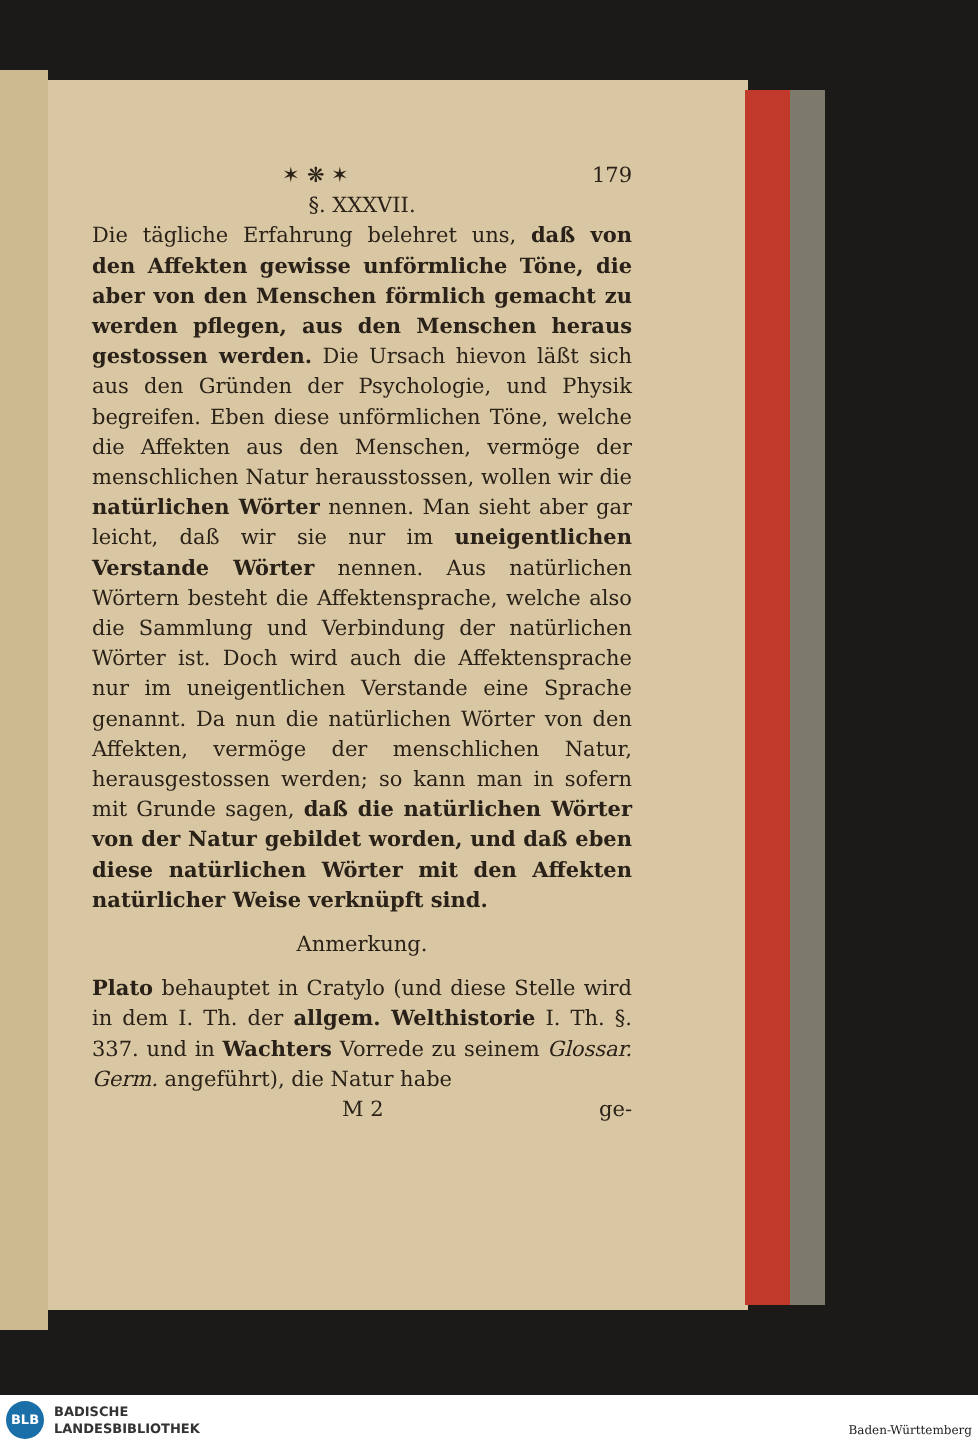✶ ❋ ✶ 179
§. XXXVII.
Die tägliche Erfahrung belehret uns, daß von den Affekten gewisse unförmliche Töne, die aber von den Menschen förmlich gemacht zu werden pflegen, aus den Menschen heraus gestossen werden. Die Ursach hievon läßt sich aus den Gründen der Psychologie, und Physik begreifen. Eben diese unförmlichen Töne, welche die Affekten aus den Menschen, vermöge der menschlichen Natur herausstossen, wollen wir die natürlichen Wörter nennen. Man sieht aber gar leicht, daß wir sie nur im uneigentlichen Verstande Wörter nennen. Aus natürlichen Wörtern besteht die Affektensprache, welche also die Sammlung und Verbindung der natürlichen Wörter ist. Doch wird auch die Affektensprache nur im uneigentlichen Verstande eine Sprache genannt. Da nun die natürlichen Wörter von den Affekten, vermöge der menschlichen Natur, herausgestossen werden; so kann man in sofern mit Grunde sagen, daß die natürlichen Wörter von der Natur gebildet worden, und daß eben diese natürlichen Wörter mit den Affekten natürlicher Weise verknüpft sind.
Anmerkung.
Plato behauptet in Cratylo (und diese Stelle wird in dem I. Th. der allgem. Welthistorie I. Th. §. 337. und in Wachters Vorrede zu seinem Glossar. Germ. angeführt), die Natur habe
M 2 ge-
BLB
BADISCHE
LANDESBIBLIOTHEK
Baden-Württemberg